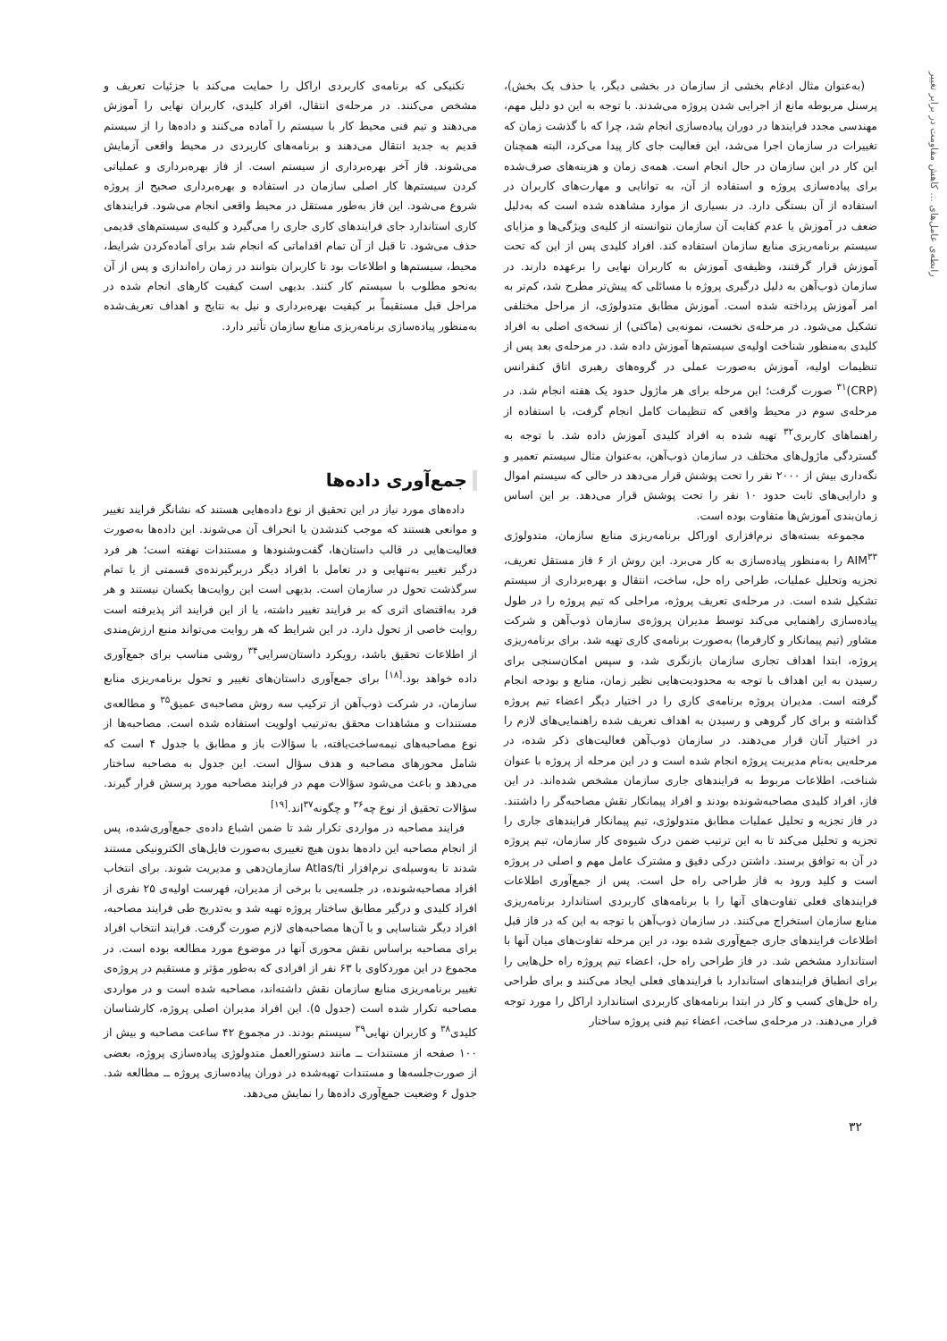رابطه‌ی عامل‌های ... کاهش مقاومت در برابر تغییر
(به‌عنوان مثال ادغام بخشی از سازمان در بخشی دیگر، یا حذف یک بخش)، پرسنل مربوطه مانع از اجرایی شدن پروژه می‌شدند. با توجه به این دو دلیل مهم، مهندسی مجدد فرایندها در دوران پیاده‌سازی انجام شد، چرا که با گذشت زمان که تغییرات در سازمان اجرا می‌شد، این فعالیت جای کار پیدا می‌کرد، البته همچنان این کار در این سازمان در حال انجام است. همه‌ی زمان و هزینه‌های صرف‌شده برای پیاده‌سازی پروژه و استفاده از آن، به توانایی و مهارت‌های کاربران در استفاده از آن بستگی دارد. در بسیاری از موارد مشاهده شده است که به‌دلیل ضعف در آموزش یا عدم کفایت آن سازمان نتوانسته از کلیه‌ی ویژگی‌ها و مزایای سیستم برنامه‌ریزی منابع سازمان استفاده کند. افراد کلیدی پس از این که تحت آموزش قرار گرفتند، وظیفه‌ی آموزش به کاربران نهایی را برعهده دارند. در سازمان ذوب‌آهن به دلیل درگیری پروژه با مسائلی که پیش‌تر مطرح شد، کم‌تر به امر آموزش پرداخته شده است. آموزش مطابق متدولوژی، از مراحل مختلفی تشکیل می‌شود. در مرحله‌ی نخست، نمونه‌یی (ماکتی) از نسخه‌ی اصلی به افراد کلیدی به‌منظور شناخت اولیه‌ی سیستم‌ها آموزش داده شد. در مرحله‌ی بعد پس از تنظیمات اولیه، آموزش به‌صورت عملی در گروه‌های رهبری اتاق کنفرانس (CRP)<sup>۳۱</sup> صورت گرفت؛ این مرحله برای هر ماژول حدود یک هفته انجام شد. در مرحله‌ی سوم در محیط واقعی که تنظیمات کامل انجام گرفت، با استفاده از راهنماهای کاربری<sup>۳۲</sup> تهیه شده به افراد کلیدی آموزش داده شد. با توجه به گستردگی ماژول‌های مختلف در سازمان ذوب‌آهن، به‌عنوان مثال سیستم تعمیر و نگه‌داری بیش از ۲۰۰۰ نفر را تحت پوشش قرار می‌دهد در حالی که سیستم اموال و دارایی‌های ثابت حدود ۱۰ نفر را تحت پوشش قرار می‌دهد. بر این اساس زمان‌بندی آموزش‌ها متفاوت بوده است.
مجموعه بسته‌های نرم‌افزاری اوراکل برنامه‌ریزی منابع سازمان، متدولوژی AIM<sup>۳۳</sup> را به‌منظور پیاده‌سازی به کار می‌برد. این روش از ۶ فاز مستقل تعریف، تجزیه وتحلیل عملیات، طراحی راه حل، ساخت، انتقال و بهره‌برداری از سیستم تشکیل شده است. در مرحله‌ی تعریف پروژه، مراحلی که تیم پروژه را در طول پیاده‌سازی راهنمایی می‌کند توسط مدیران پروژه‌ی سازمان ذوب‌آهن و شرکت مشاور (تیم پیمانکار و کارفرما) به‌صورت برنامه‌ی کاری تهیه شد. برای برنامه‌ریزی پروژه، ابتدا اهداف تجاری سازمان بازنگری شد، و سپس امکان‌سنجی برای رسیدن به این اهداف با توجه به محدودیت‌هایی نظیر زمان، منابع و بودجه انجام گرفته است. مدیران پروژه برنامه‌ی کاری را در اختیار دیگر اعضاء تیم پروژه گذاشته و برای کار گروهی و رسیدن به اهداف تعریف شده راهنمایی‌های لازم را در اختیار آنان قرار می‌دهند. در سازمان ذوب‌آهن فعالیت‌های ذکر شده، در مرحله‌یی به‌نام مدیریت پروژه انجام شده است و در این مرحله از پروژه با عنوان شناخت، اطلاعات مربوط به فرایندهای جاری سازمان مشخص شده‌اند. در این فاز، افراد کلیدی مصاحبه‌شونده بودند و افراد پیمانکار نقش مصاحبه‌گر را داشتند. در فاز تجزیه و تحلیل عملیات مطابق متدولوژی، تیم پیمانکار فرایندهای جاری را تجزیه و تحلیل می‌کند تا به این ترتیب ضمن درک شیوه‌ی کار سازمان، تیم پروژه در آن به توافق برسند. داشتن درکی دقیق و مشترک عامل مهم و اصلی در پروژه است و کلید ورود به فاز طراحی راه حل است. پس از جمع‌آوری اطلاعات فرایندهای فعلی تفاوت‌های آنها را با برنامه‌های کاربردی استاندارد برنامه‌ریزی منابع سازمان استخراج می‌کنند. در سازمان ذوب‌آهن با توجه به این که در فاز قبل اطلاعات فرایندهای جاری جمع‌آوری شده بود، در این مرحله تفاوت‌های میان آنها با استاندارد مشخص شد. در فاز طراحی راه حل، اعضاء تیم پروژه راه حل‌هایی را برای انطباق فرایندهای استاندارد با فرایندهای فعلی ایجاد می‌کنند و برای طراحی راه حل‌های کسب و کار در ابتدا برنامه‌های کاربردی استاندارد اراکل را مورد توجه قرار می‌دهند. در مرحله‌ی ساخت، اعضاء تیم فنی پروژه ساختار
تکنیکی که برنامه‌ی کاربردی اراکل را حمایت می‌کند با جزئیات تعریف و مشخص می‌کنند. در مرحله‌ی انتقال، افراد کلیدی، کاربران نهایی را آموزش می‌دهند و تیم فنی محیط کار با سیستم را آماده می‌کنند و داده‌ها را از سیستم قدیم به جدید انتقال می‌دهند و برنامه‌های کاربردی در محیط واقعی آزمایش می‌شوند. فاز آخر بهره‌برداری از سیستم است. از فاز بهره‌برداری و عملیاتی کردن سیستم‌ها کار اصلی سازمان در استفاده و بهره‌برداری صحیح از پروژه شروع می‌شود. این فاز به‌طور مستقل در محیط واقعی انجام می‌شود. فرایندهای کاری استاندارد جای فرایندهای کاری جاری را می‌گیرد و کلیه‌ی سیستم‌های قدیمی حذف می‌شود. تا قبل از آن تمام اقداماتی که انجام شد برای آماده‌کردن شرایط، محیط، سیستم‌ها و اطلاعات بود تا کاربران بتوانند در زمان راه‌اندازی و پس از آن به‌نحو مطلوب با سیستم کار کنند. بدیهی است کیفیت کارهای انجام شده در مراحل قبل مستقیماً بر کیفیت بهره‌برداری و نیل به نتایج و اهداف تعریف‌شده به‌منظور پیاده‌سازی برنامه‌ریزی منابع سازمان تأثیر دارد.
جمع‌آوری داده‌ها
داده‌های مورد نیاز در این تحقیق از نوع داده‌هایی هستند که نشانگر فرایند تغییر و موانعی هستند که موجب کندشدن یا انحراف آن می‌شوند. این داده‌ها به‌صورت فعالیت‌هایی در قالب داستان‌ها، گفت‌وشنودها و مستندات نهفته است؛ هر فرد درگیر تغییر به‌تنهایی و در تعامل با افراد دیگر دربرگیرنده‌ی قسمتی از یا تمام سرگذشت تحول در سازمان است. بدیهی است این روایت‌ها یکسان نیستند و هر فرد به‌اقتضای اثری که بر فرایند تغییر داشته، یا از این فرایند اثر پذیرفته است روایت خاصی از تحول دارد. در این شرایط که هر روایت می‌تواند منبع ارزش‌مندی از اطلاعات تحقیق باشد، رویکرد داستان‌سرایی<sup>۳۴</sup> روشی مناسب برای جمع‌آوری داده خواهد بود.<sup>[۱۸]</sup> برای جمع‌آوری داستان‌های تغییر و تحول برنامه‌ریزی منابع سازمان، در شرکت ذوب‌آهن از ترکیب سه روش مصاحبه‌ی عمیق<sup>۳۵</sup> و مطالعه‌ی مستندات و مشاهدات محقق به‌ترتیب اولویت استفاده شده است. مصاحبه‌ها از نوع مصاحبه‌های نیمه‌ساخت‌یافته، با سؤالات باز و مطابق با جدول ۴ است که شامل محورهای مصاحبه و هدف سؤال است. این جدول به مصاحبه ساختار می‌دهد و باعث می‌شود سؤالات مهم در فرایند مصاحبه مورد پرسش قرار گیرند. سؤالات تحقیق از نوع چه<sup>۳۶</sup> و چگونه<sup>۳۷</sup>اند.<sup>[۱۹]</sup>
فرایند مصاحبه در مواردی تکرار شد تا ضمن اشباع داده‌ی جمع‌آوری‌شده، پس از انجام مصاحبه این داده‌ها بدون هیچ تغییری به‌صورت فایل‌های الکترونیکی مستند شدند تا به‌وسیله‌ی نرم‌افزار Atlas/ti سازمان‌دهی و مدیریت شوند. برای انتخاب افراد مصاحبه‌شونده، در جلسه‌یی با برخی از مدیران، فهرست اولیه‌ی ۲۵ نفری از افراد کلیدی و درگیر مطابق ساختار پروژه تهیه شد و به‌تدریج طی فرایند مصاحبه، افراد دیگر شناسایی و با آن‌ها مصاحبه‌های لازم صورت گرفت. فرایند انتخاب افراد برای مصاحبه براساس نقش محوری آنها در موضوع مورد مطالعه بوده است. در مجموع در این موردکاوی با ۶۳ نفر از افرادی که به‌طور مؤثر و مستقیم در پروژه‌ی تغییر برنامه‌ریزی منابع سازمان نقش داشته‌اند، مصاحبه شده است و در مواردی مصاحبه تکرار شده است (جدول ۵). این افراد مدیران اصلی پروژه، کارشناسان کلیدی<sup>۳۸</sup> و کاربران نهایی<sup>۳۹</sup> سیستم بودند. در مجموع ۴۲ ساعت مصاحبه و بیش از ۱۰۰ صفحه از مستندات ــ مانند دستورالعمل متدولوژی پیاده‌سازی پروژه، بعضی از صورت‌جلسه‌ها و مستندات تهیه‌شده در دوران پیاده‌سازی پروژه ــ مطالعه شد. جدول ۶ وضعیت جمع‌آوری داده‌ها را نمایش می‌دهد.
۳۲